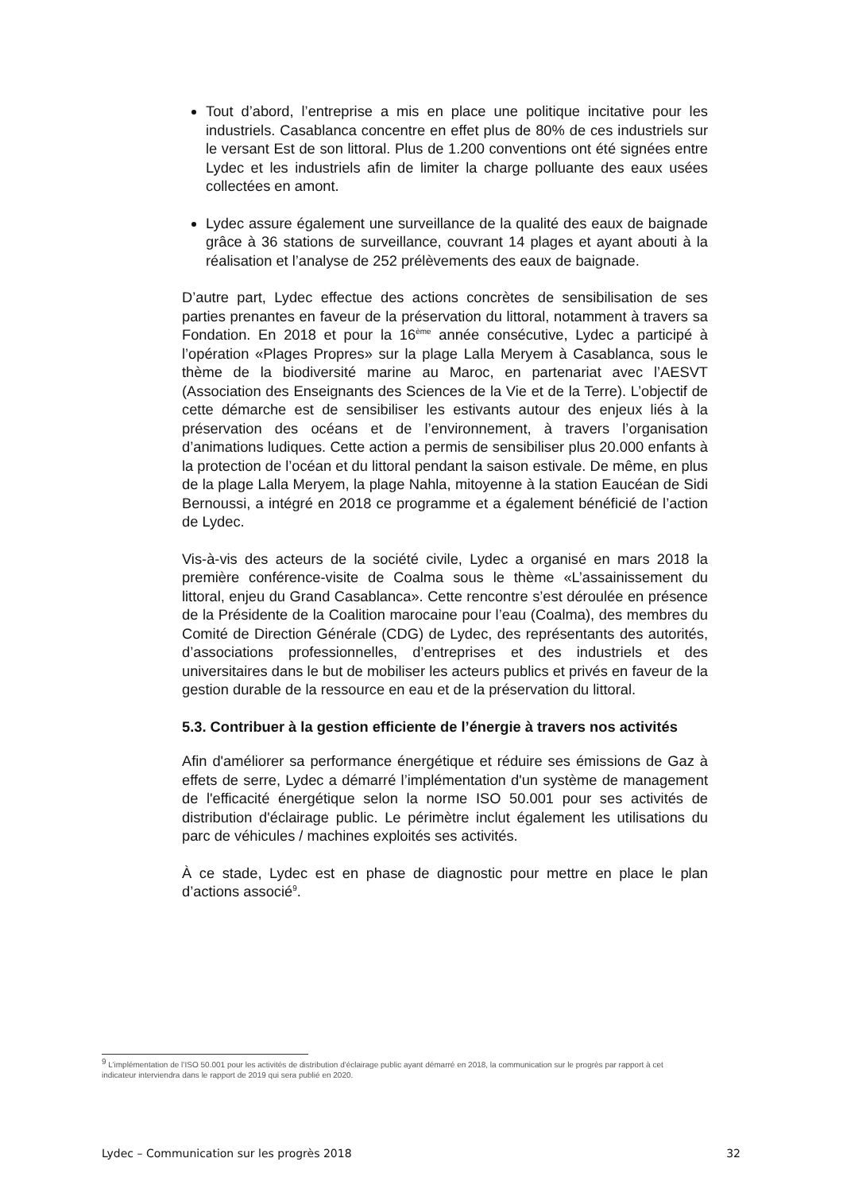Tout d’abord, l’entreprise a mis en place une politique incitative pour les industriels. Casablanca concentre en effet plus de 80% de ces industriels sur le versant Est de son littoral. Plus de 1.200 conventions ont été signées entre Lydec et les industriels afin de limiter la charge polluante des eaux usées collectées en amont.
Lydec assure également une surveillance de la qualité des eaux de baignade grâce à 36 stations de surveillance, couvrant 14 plages et ayant abouti à la réalisation et l’analyse de 252 prélèvements des eaux de baignade.
D’autre part, Lydec effectue des actions concrètes de sensibilisation de ses parties prenantes en faveur de la préservation du littoral, notamment à travers sa Fondation. En 2018 et pour la 16<sup>ème</sup> année consécutive, Lydec a participé à l’opération «Plages Propres» sur la plage Lalla Meryem à Casablanca, sous le thème de la biodiversité marine au Maroc, en partenariat avec l’AESVT (Association des Enseignants des Sciences de la Vie et de la Terre). L’objectif de cette démarche est de sensibiliser les estivants autour des enjeux liés à la préservation des océans et de l’environnement, à travers l’organisation d’animations ludiques. Cette action a permis de sensibiliser plus 20.000 enfants à la protection de l’océan et du littoral pendant la saison estivale. De même, en plus de la plage Lalla Meryem, la plage Nahla, mitoyenne à la station Eaucéan de Sidi Bernoussi, a intégré en 2018 ce programme et a également bénéficié de l’action de Lydec.
Vis-à-vis des acteurs de la société civile, Lydec a organisé en mars 2018 la première conférence-visite de Coalma sous le thème «L’assainissement du littoral, enjeu du Grand Casablanca». Cette rencontre s’est déroulée en présence de la Présidente de la Coalition marocaine pour l’eau (Coalma), des membres du Comité de Direction Générale (CDG) de Lydec, des représentants des autorités, d’associations professionnelles, d’entreprises et des industriels et des universitaires dans le but de mobiliser les acteurs publics et privés en faveur de la gestion durable de la ressource en eau et de la préservation du littoral.
5.3. Contribuer à la gestion efficiente de l’énergie à travers nos activités
Afin d'améliorer sa performance énergétique et réduire ses émissions de Gaz à effets de serre, Lydec a démarré l’implémentation d'un système de management de l'efficacité énergétique selon la norme ISO 50.001 pour ses activités de distribution d'éclairage public. Le périmètre inclut également les utilisations du parc de véhicules / machines exploités ses activités.
À ce stade, Lydec est en phase de diagnostic pour mettre en place le plan d’actions associé<sup>9</sup>.
<sup>9</sup> L’implémentation de l’ISO 50.001 pour les activités de distribution d'éclairage public ayant démarré en 2018, la communication sur le progrès par rapport à cet indicateur interviendra dans le rapport de 2019 qui sera publié en 2020.
Lydec – Communication sur les progrès 2018 32